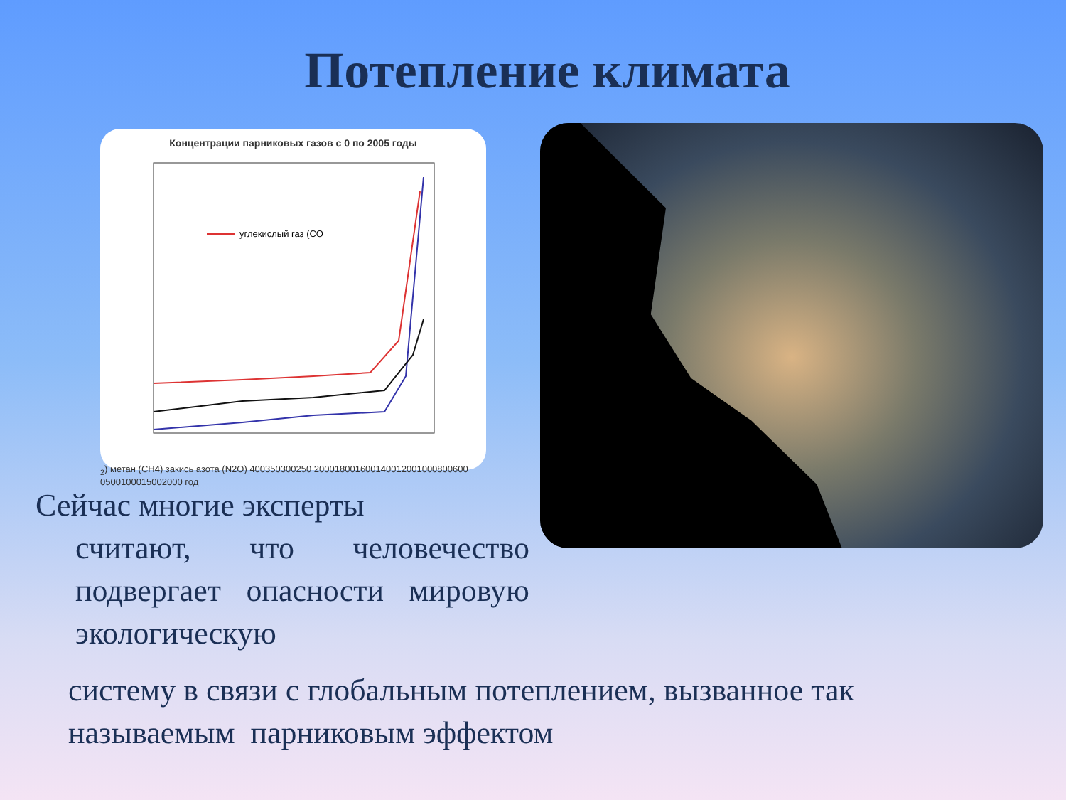Потепление климата
Концентрации парниковых газов с 0 по 2005 годы
углекислый газ (CO2)
метан (CH4)
закись азота (N2O)
400
350
300
250
2000
1800
1600
1400
1200
1000
800
600
0
500
1000
1500
2000
год
Сейчас многие эксперты
считают, что человечество подвергает опасности мировую экологическую
систему в связи с глобальным потеплением, вызванное так
называемым парниковым эффектом